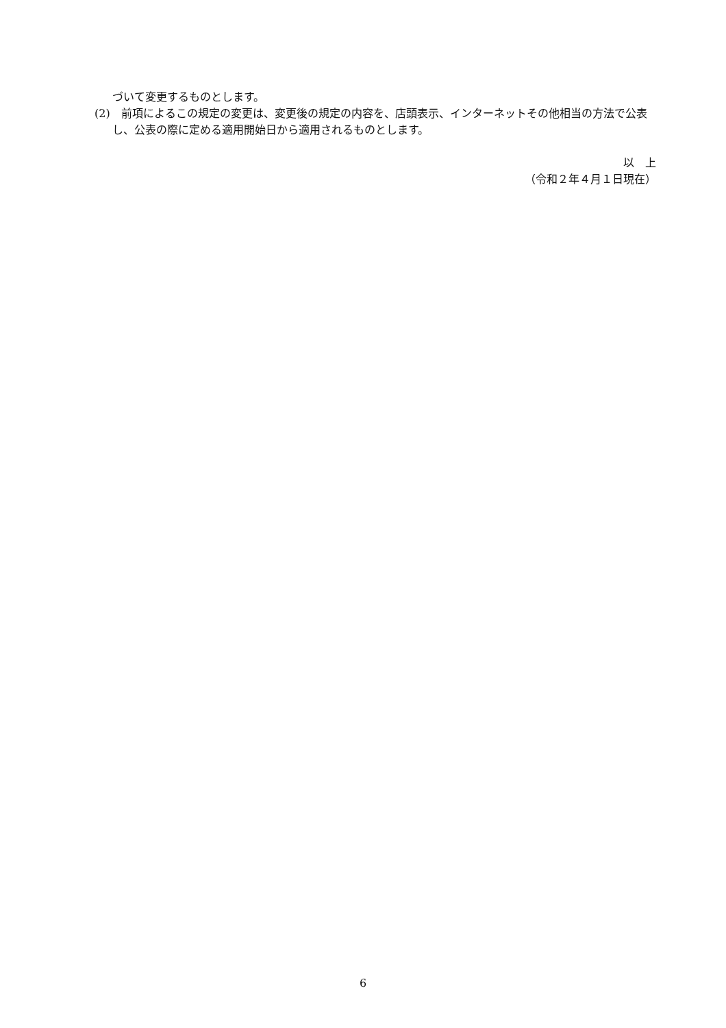づいて変更するものとします。
(2)　前項によるこの規定の変更は、変更後の規定の内容を、店頭表示、インターネットその他相当の方法で公表し、公表の際に定める適用開始日から適用されるものとします。
以　上
（令和２年４月１日現在）
6